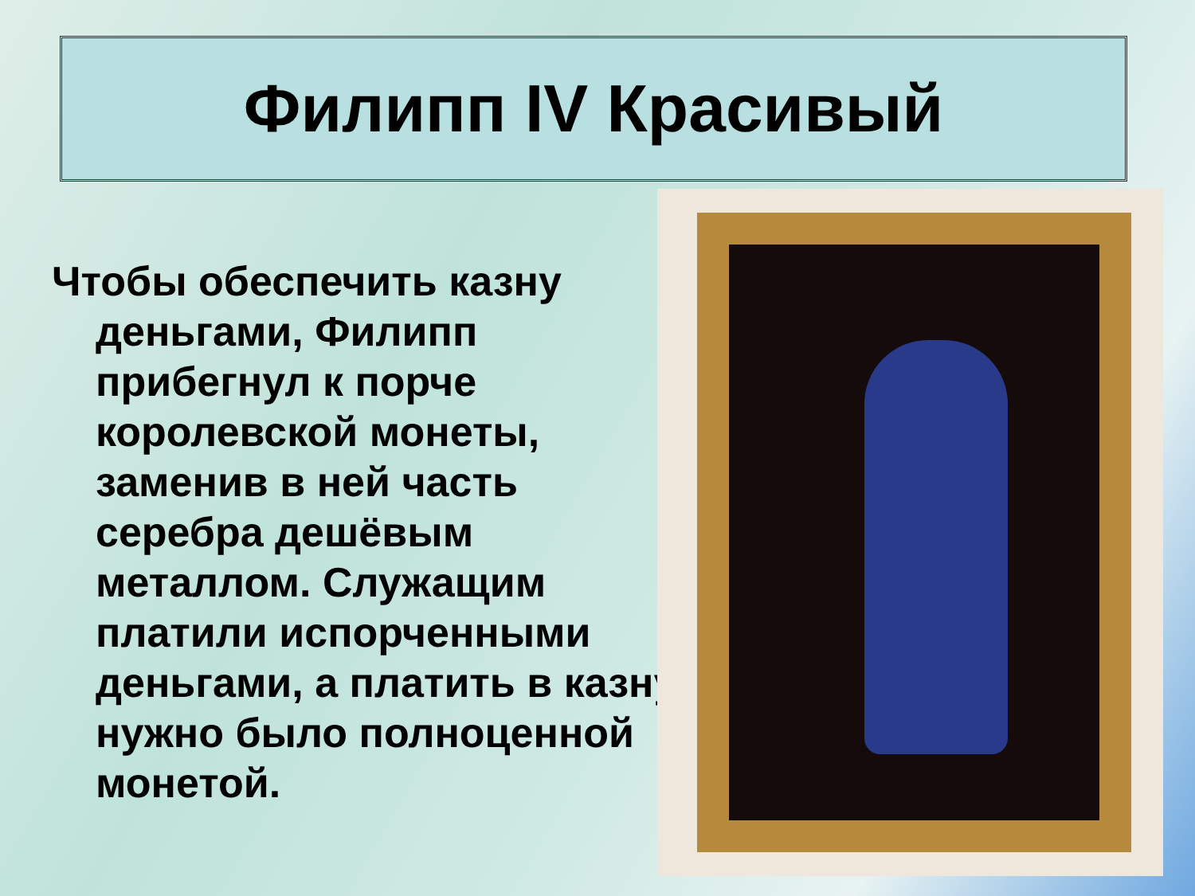Филипп IV Красивый
Чтобы обеспечить казну деньгами, Филипп прибегнул к порче королевской монеты, заменив в ней часть серебра дешёвым металлом. Служащим платили испорченными деньгами, а платить в казну нужно было полноценной монетой.